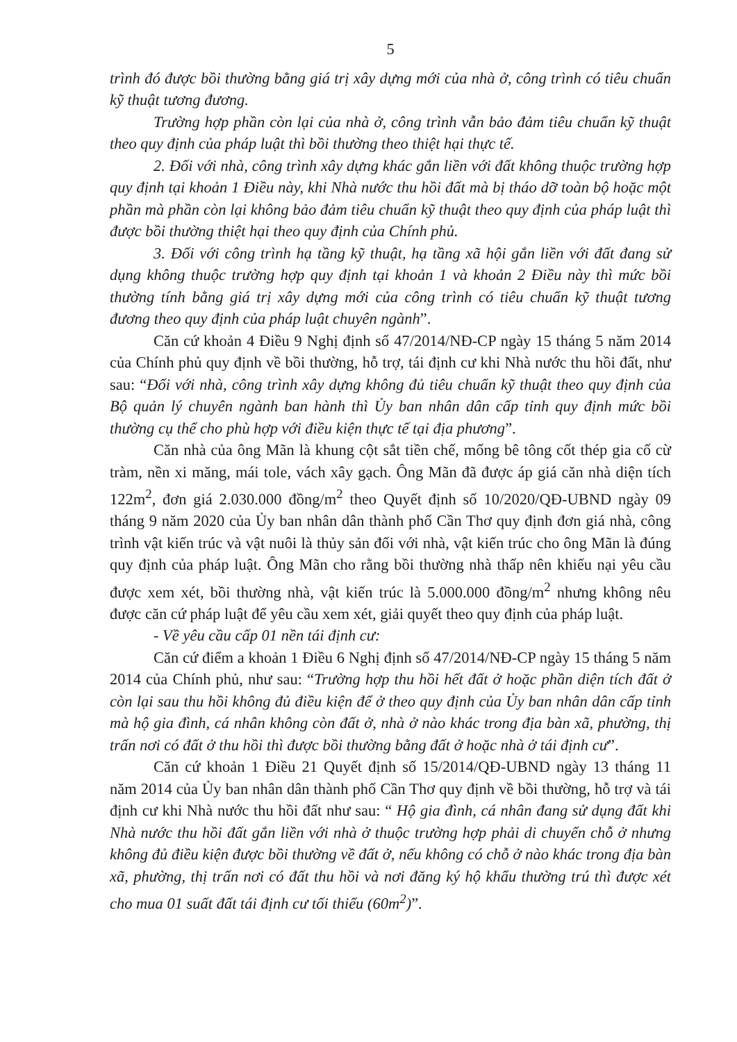5
trình đó được bồi thường bằng giá trị xây dựng mới của nhà ở, công trình có tiêu chuẩn kỹ thuật tương đương.
Trường hợp phần còn lại của nhà ở, công trình vẫn bảo đảm tiêu chuẩn kỹ thuật theo quy định của pháp luật thì bồi thường theo thiệt hại thực tế.
2. Đối với nhà, công trình xây dựng khác gắn liền với đất không thuộc trường hợp quy định tại khoản 1 Điều này, khi Nhà nước thu hồi đất mà bị tháo dỡ toàn bộ hoặc một phần mà phần còn lại không bảo đảm tiêu chuẩn kỹ thuật theo quy định của pháp luật thì được bồi thường thiệt hại theo quy định của Chính phủ.
3. Đối với công trình hạ tầng kỹ thuật, hạ tầng xã hội gắn liền với đất đang sử dụng không thuộc trường hợp quy định tại khoản 1 và khoản 2 Điều này thì mức bồi thường tính bằng giá trị xây dựng mới của công trình có tiêu chuẩn kỹ thuật tương đương theo quy định của pháp luật chuyên ngành”.
Căn cứ khoản 4 Điều 9 Nghị định số 47/2014/NĐ-CP ngày 15 tháng 5 năm 2014 của Chính phủ quy định về bồi thường, hỗ trợ, tái định cư khi Nhà nước thu hồi đất, như sau: “Đối với nhà, công trình xây dựng không đủ tiêu chuẩn kỹ thuật theo quy định của Bộ quản lý chuyên ngành ban hành thì Ủy ban nhân dân cấp tỉnh quy định mức bồi thường cụ thể cho phù hợp với điều kiện thực tế tại địa phương”.
Căn nhà của ông Mãn là khung cột sắt tiền chế, mống bê tông cốt thép gia cố cừ tràm, nền xi măng, mái tole, vách xây gạch. Ông Mãn đã được áp giá căn nhà diện tích 122m<sup>2</sup>, đơn giá 2.030.000 đồng/m<sup>2</sup> theo Quyết định số 10/2020/QĐ-UBND ngày 09 tháng 9 năm 2020 của Ủy ban nhân dân thành phố Cần Thơ quy định đơn giá nhà, công trình vật kiến trúc và vật nuôi là thủy sản đối với nhà, vật kiến trúc cho ông Mãn là đúng quy định của pháp luật. Ông Mãn cho rằng bồi thường nhà thấp nên khiếu nại yêu cầu được xem xét, bồi thường nhà, vật kiến trúc là 5.000.000 đồng/m<sup>2</sup> nhưng không nêu được căn cứ pháp luật để yêu cầu xem xét, giải quyết theo quy định của pháp luật.
- Về yêu cầu cấp 01 nền tái định cư:
Căn cứ điểm a khoản 1 Điều 6 Nghị định số 47/2014/NĐ-CP ngày 15 tháng 5 năm 2014 của Chính phủ, như sau: “Trường hợp thu hồi hết đất ở hoặc phần diện tích đất ở còn lại sau thu hồi không đủ điều kiện để ở theo quy định của Ủy ban nhân dân cấp tỉnh mà hộ gia đình, cá nhân không còn đất ở, nhà ở nào khác trong địa bàn xã, phường, thị trấn nơi có đất ở thu hồi thì được bồi thường bằng đất ở hoặc nhà ở tái định cư”.
Căn cứ khoản 1 Điều 21 Quyết định số 15/2014/QĐ-UBND ngày 13 tháng 11 năm 2014 của Ủy ban nhân dân thành phố Cần Thơ quy định về bồi thường, hỗ trợ và tái định cư khi Nhà nước thu hồi đất như sau: “ Hộ gia đình, cá nhân đang sử dụng đất khi Nhà nước thu hồi đất gắn liền với nhà ở thuộc trường hợp phải di chuyển chỗ ở nhưng không đủ điều kiện được bồi thường về đất ở, nếu không có chỗ ở nào khác trong địa bàn xã, phường, thị trấn nơi có đất thu hồi và nơi đăng ký hộ khẩu thường trú thì được xét cho mua 01 suất đất tái định cư tối thiểu (60m<sup>2</sup>)”.